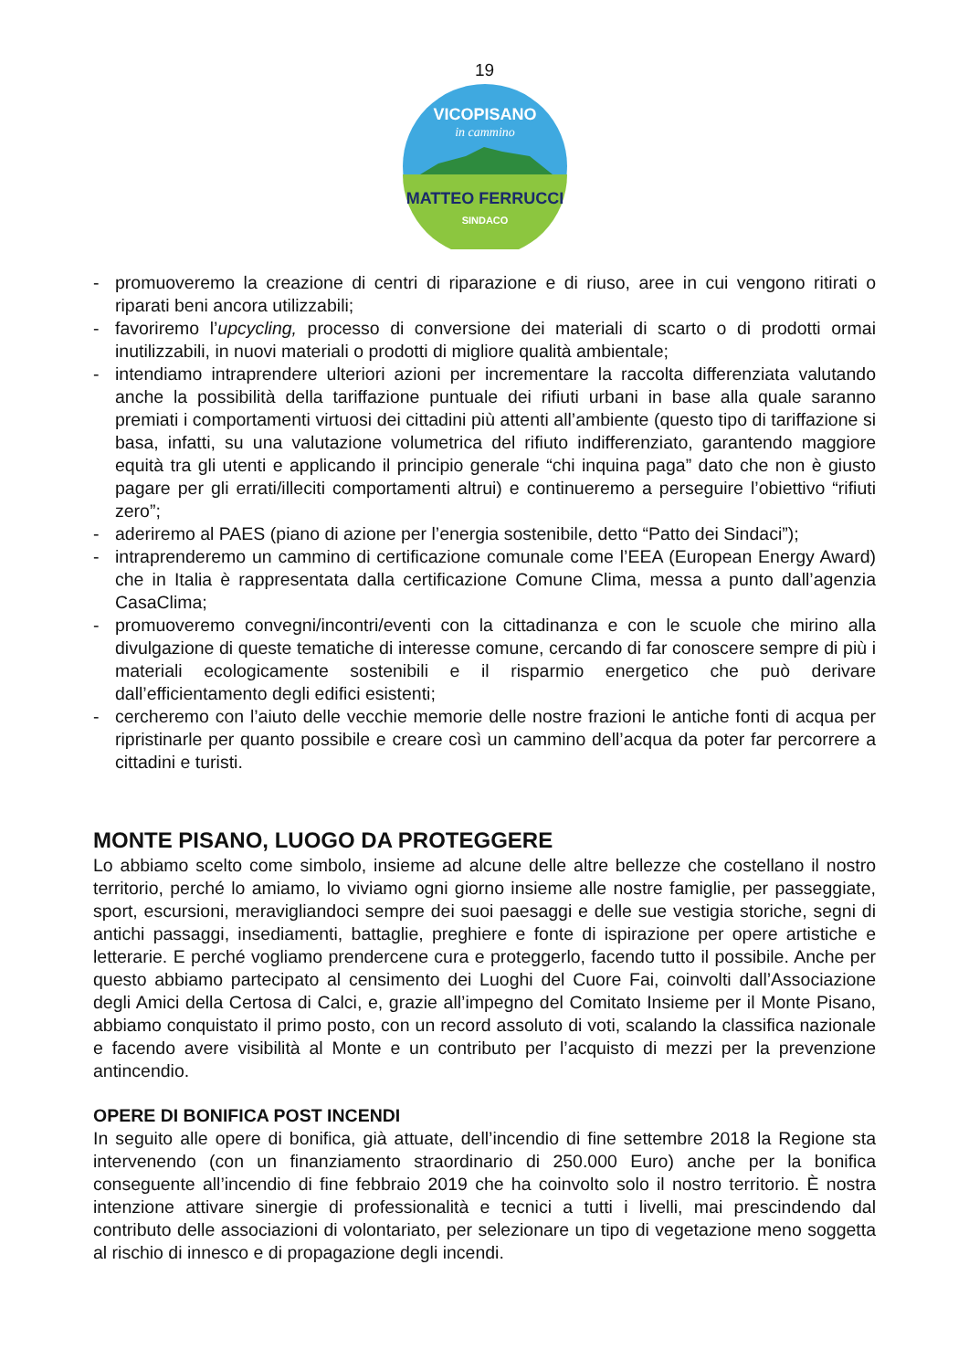19
MATTEO FERRUCCI
SINDACO
VICOPISANO
in cammino
- promuoveremo la creazione di centri di riparazione e di riuso, aree in cui vengono ritirati o riparati beni ancora utilizzabili;
- favoriremo l’upcycling, processo di conversione dei materiali di scarto o di prodotti ormai inutilizzabili, in nuovi materiali o prodotti di migliore qualità ambientale;
- intendiamo intraprendere ulteriori azioni per incrementare la raccolta differenziata valutando anche la possibilità della tariffazione puntuale dei rifiuti urbani in base alla quale saranno premiati i comportamenti virtuosi dei cittadini più attenti all’ambiente (questo tipo di tariffazione si basa, infatti, su una valutazione volumetrica del rifiuto indifferenziato, garantendo maggiore equità tra gli utenti e applicando il principio generale “chi inquina paga” dato che non è giusto pagare per gli errati/illeciti comportamenti altrui) e continueremo a perseguire l’obiettivo “rifiuti zero”;
- aderiremo al PAES (piano di azione per l’energia sostenibile, detto “Patto dei Sindaci”);
- intraprenderemo un cammino di certificazione comunale come l’EEA (European Energy Award) che in Italia è rappresentata dalla certificazione Comune Clima, messa a punto dall’agenzia CasaClima;
- promuoveremo convegni/incontri/eventi con la cittadinanza e con le scuole che mirino alla divulgazione di queste tematiche di interesse comune, cercando di far conoscere sempre di più i materiali ecologicamente sostenibili e il risparmio energetico che può derivare dall’efficientamento degli edifici esistenti;
- cercheremo con l’aiuto delle vecchie memorie delle nostre frazioni le antiche fonti di acqua per ripristinarle per quanto possibile e creare così un cammino dell’acqua da poter far percorrere a cittadini e turisti.
MONTE PISANO, LUOGO DA PROTEGGERE
Lo abbiamo scelto come simbolo, insieme ad alcune delle altre bellezze che costellano il nostro territorio, perché lo amiamo, lo viviamo ogni giorno insieme alle nostre famiglie, per passeggiate, sport, escursioni, meravigliandoci sempre dei suoi paesaggi e delle sue vestigia storiche, segni di antichi passaggi, insediamenti, battaglie, preghiere e fonte di ispirazione per opere artistiche e letterarie. E perché vogliamo prendercene cura e proteggerlo, facendo tutto il possibile. Anche per questo abbiamo partecipato al censimento dei Luoghi del Cuore Fai, coinvolti dall’Associazione degli Amici della Certosa di Calci, e, grazie all’impegno del Comitato Insieme per il Monte Pisano, abbiamo conquistato il primo posto, con un record assoluto di voti, scalando la classifica nazionale e facendo avere visibilità al Monte e un contributo per l’acquisto di mezzi per la prevenzione antincendio.
OPERE DI BONIFICA POST INCENDI
In seguito alle opere di bonifica, già attuate, dell’incendio di fine settembre 2018 la Regione sta intervenendo (con un finanziamento straordinario di 250.000 Euro) anche per la bonifica conseguente all’incendio di fine febbraio 2019 che ha coinvolto solo il nostro territorio. È nostra intenzione attivare sinergie di professionalità e tecnici a tutti i livelli, mai prescindendo dal contributo delle associazioni di volontariato, per selezionare un tipo di vegetazione meno soggetta al rischio di innesco e di propagazione degli incendi.